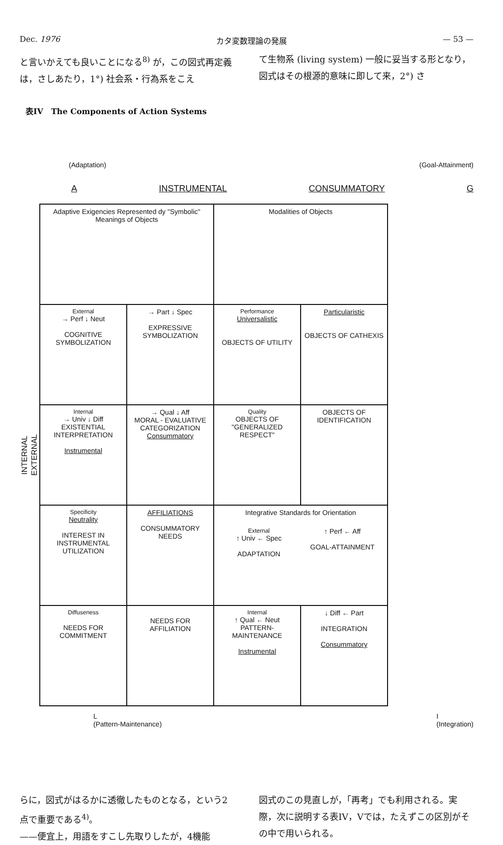Dec. 1976 カタ変数理論の発展 — 53 —
と言いかえても良いことになる<sup>8)</sup> が，この図式再定義は，さしあたり，1°) 社会系・行為系をこえ
て生物系 (living system) 一般に妥当する形となり，図式はその根源的意味に即して来，2°) さ
表IV　The Components of Action Systems
(Adaptation) (Goal-Attainment)
A INSTRUMENTAL CONSUMMATORY G
INTERNAL
EXTERNAL
| Adaptive Exigencies Represented dy "Symbolic" Meanings of Objects | | Modalities of Objects | |
| External → Perf ↓ Neut COGNITIVE SYMBOLIZATION | → Part ↓ Spec EXPRESSIVE SYMBOLIZATION | Performance Universalistic OBJECTS OF UTILITY | Particularistic OBJECTS OF CATHEXIS |
| Internal → Univ ↓ Diff EXISTENTIAL INTERPRETATION Instrumental | → Qual ↓ Aff MORAL - EVALUATIVE CATEGORIZATION Consummatory | Quality OBJECTS OF "GENERALIZED RESPECT" | OBJECTS OF IDENTIFICATION |
| Specificity Neutrality INTEREST IN INSTRUMENTAL UTILIZATION | AFFILIATIONS CONSUMMATORY NEEDS | Integrative Standards for Orientation / External ↑ Univ ← Spec ADAPTATION / ↑ Perf ← Aff GOAL-ATTAINMENT / | |
| Diffuseness NEEDS FOR COMMITMENT | NEEDS FOR AFFILIATION | Internal ↑ Qual ← Neut PATTERN-MAINTENANCE Instrumental | ↓ Diff ← Part INTEGRATION Consummatory |
L
(Pattern-Maintenance) I
(Integration)
らに，図式がはるかに透徹したものとなる，という2点で重要である<sup>4)</sup>。
——便宜上，用語をすこし先取りしたが，4機能
図式のこの見直しが，「再考」でも利用される。実際，次に説明する表IV，Vでは，たえずこの区別がその中で用いられる。